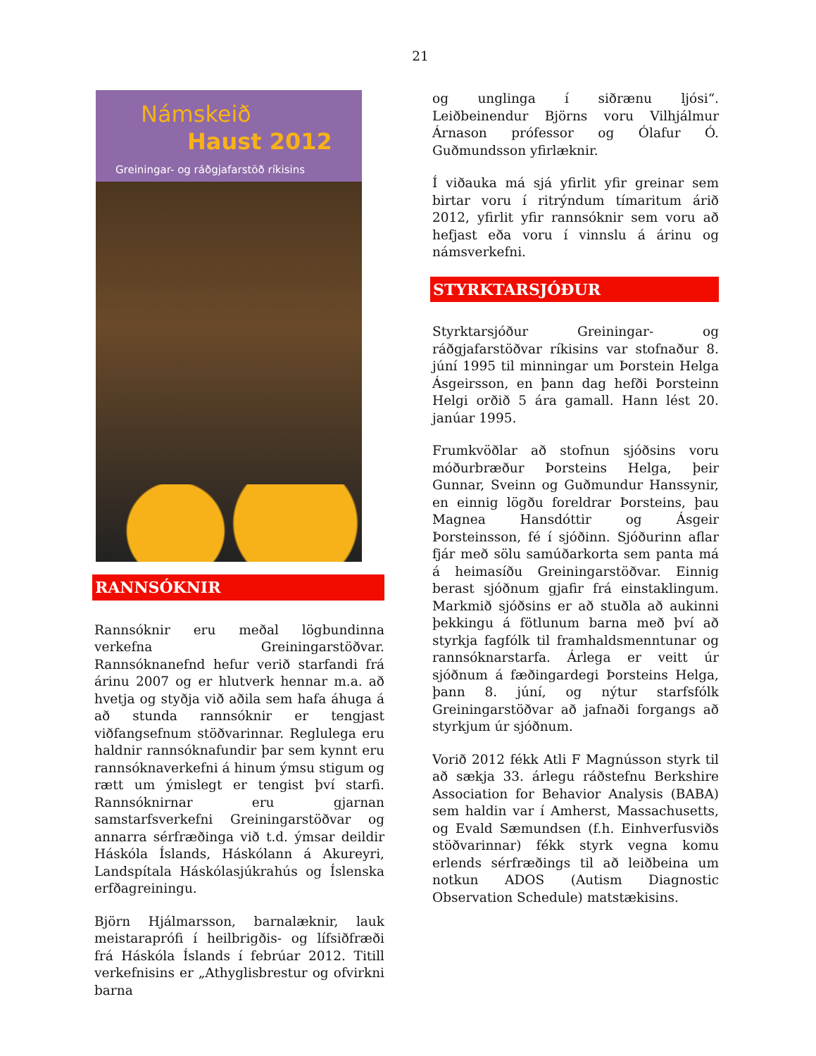21
Námskeið
Haust 2012
Greiningar- og ráðgjafarstöð ríkisins
RANNSÓKNIR
Rannsóknir eru meðal lögbundinna verkefna Greiningarstöðvar. Rannsóknanefnd hefur verið starfandi frá árinu 2007 og er hlutverk hennar m.a. að hvetja og styðja við aðila sem hafa áhuga á að stunda rannsóknir er tengjast viðfangsefnum stöðvarinnar. Reglulega eru haldnir rannsóknafundir þar sem kynnt eru rannsóknaverkefni á hinum ýmsu stigum og rætt um ýmislegt er tengist því starfi. Rannsóknirnar eru gjarnan samstarfsverkefni Greiningarstöðvar og annarra sérfræðinga við t.d. ýmsar deildir Háskóla Íslands, Háskólann á Akureyri, Landspítala Háskólasjúkrahús og Íslenska erfðagreiningu.
Björn Hjálmarsson, barnalæknir, lauk meistaraprófi í heilbrigðis- og lífsiðfræði frá Háskóla Íslands í febrúar 2012. Titill verkefnisins er „Athyglisbrestur og ofvirkni barna
og unglinga í siðrænu ljósi“. Leiðbeinendur Björns voru Vilhjálmur Árnason prófessor og Ólafur Ó. Guðmundsson yfirlæknir.
Í viðauka má sjá yfirlit yfir greinar sem birtar voru í ritrýndum tímaritum árið 2012, yfirlit yfir rannsóknir sem voru að hefjast eða voru í vinnslu á árinu og námsverkefni.
STYRKTARSJÓÐUR
Styrktarsjóður Greiningar- og ráðgjafarstöðvar ríkisins var stofnaður 8. júní 1995 til minningar um Þorstein Helga Ásgeirsson, en þann dag hefði Þorsteinn Helgi orðið 5 ára gamall. Hann lést 20. janúar 1995.
Frumkvöðlar að stofnun sjóðsins voru móðurbræður Þorsteins Helga, þeir Gunnar, Sveinn og Guðmundur Hanssynir, en einnig lögðu foreldrar Þorsteins, þau Magnea Hansdóttir og Ásgeir Þorsteinsson, fé í sjóðinn. Sjóðurinn aflar fjár með sölu samúðarkorta sem panta má á heimasíðu Greiningarstöðvar. Einnig berast sjóðnum gjafir frá einstaklingum. Markmið sjóðsins er að stuðla að aukinni þekkingu á fötlunum barna með því að styrkja fagfólk til framhaldsmenntunar og rannsóknarstarfa. Árlega er veitt úr sjóðnum á fæðingardegi Þorsteins Helga, þann 8. júní, og nýtur starfsfólk Greiningarstöðvar að jafnaði forgangs að styrkjum úr sjóðnum.
Vorið 2012 fékk Atli F Magnússon styrk til að sækja 33. árlegu ráðstefnu Berkshire Association for Behavior Analysis (BABA) sem haldin var í Amherst, Massachusetts, og Evald Sæmundsen (f.h. Einhverfusviðs stöðvarinnar) fékk styrk vegna komu erlends sérfræðings til að leiðbeina um notkun ADOS (Autism Diagnostic Observation Schedule) matstækisins.